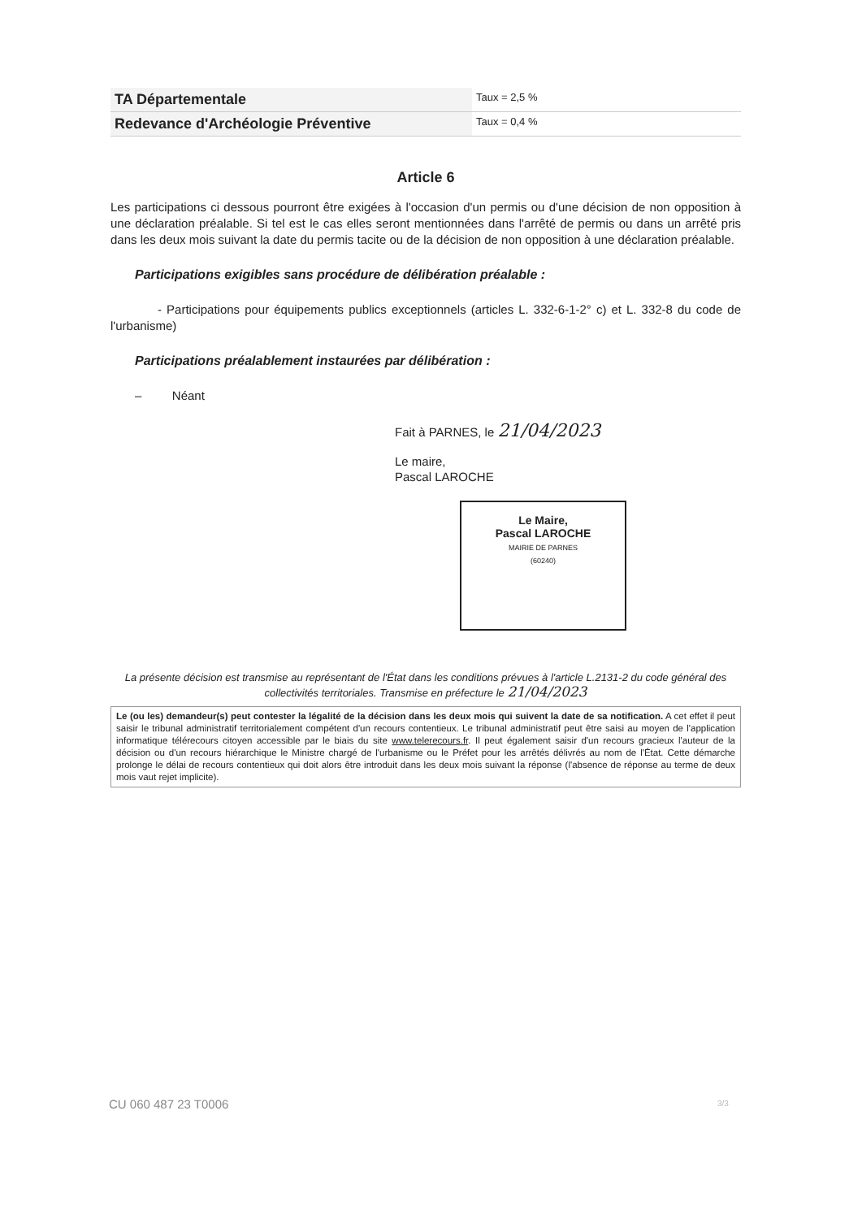| TA Départementale | Taux = 2,5 % |
| Redevance d'Archéologie Préventive | Taux = 0,4 % |
Article 6
Les participations ci dessous pourront être exigées à l'occasion d'un permis ou d'une décision de non opposition à une déclaration préalable. Si tel est le cas elles seront mentionnées dans l'arrêté de permis ou dans un arrêté pris dans les deux mois suivant la date du permis tacite ou de la décision de non opposition à une déclaration préalable.
Participations exigibles sans procédure de délibération préalable :
- Participations pour équipements publics exceptionnels (articles L. 332-6-1-2° c) et L. 332-8 du code de l'urbanisme)
Participations préalablement instaurées par délibération :
– Néant
Fait à PARNES, le 21/04/2023
Le maire,
Pascal LAROCHE
Le Maire,
Pascal LAROCHE
MAIRIE DE PARNES
(60240)
La présente décision est transmise au représentant de l'État dans les conditions prévues à l'article L.2131-2 du code général des collectivités territoriales. Transmise en préfecture le 21/04/2023
Le (ou les) demandeur(s) peut contester la légalité de la décision dans les deux mois qui suivent la date de sa notification. A cet effet il peut saisir le tribunal administratif territorialement compétent d'un recours contentieux. Le tribunal administratif peut être saisi au moyen de l'application informatique télérecours citoyen accessible par le biais du site www.telerecours.fr. Il peut également saisir d'un recours gracieux l'auteur de la décision ou d'un recours hiérarchique le Ministre chargé de l'urbanisme ou le Préfet pour les arrêtés délivrés au nom de l'État. Cette démarche prolonge le délai de recours contentieux qui doit alors être introduit dans les deux mois suivant la réponse (l'absence de réponse au terme de deux mois vaut rejet implicite).
CU 060 487 23 T0006 3/3